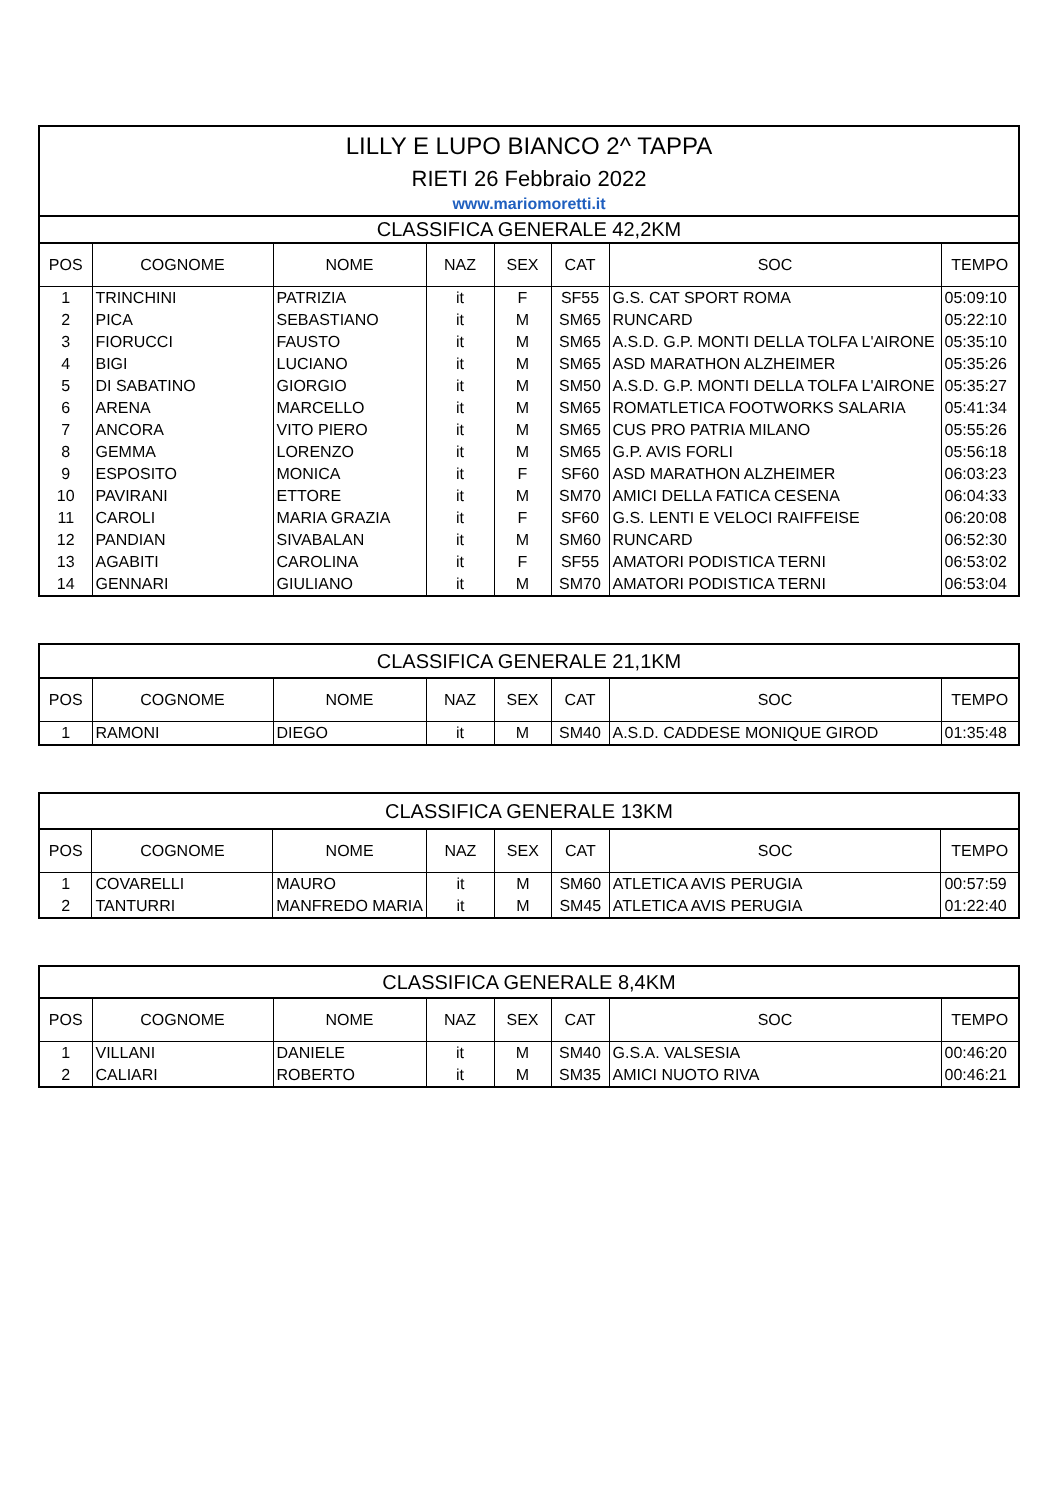| LILLY E LUPO BIANCO 2^ TAPPA | | | | | | | |
| RIETI 26 Febbraio 2022 | | | | | | | |
| www.mariomoretti.it | | | | | | | |
| CLASSIFICA GENERALE 42,2KM | | | | | | | |
| POS | COGNOME | NOME | NAZ | SEX | CAT | SOC | TEMPO |
| 1 | TRINCHINI | PATRIZIA | it | F | SF55 | G.S. CAT SPORT ROMA | 05:09:10 |
| 2 | PICA | SEBASTIANO | it | M | SM65 | RUNCARD | 05:22:10 |
| 3 | FIORUCCI | FAUSTO | it | M | SM65 | A.S.D. G.P. MONTI DELLA TOLFA L'AIRONE | 05:35:10 |
| 4 | BIGI | LUCIANO | it | M | SM65 | ASD MARATHON ALZHEIMER | 05:35:26 |
| 5 | DI SABATINO | GIORGIO | it | M | SM50 | A.S.D. G.P. MONTI DELLA TOLFA L'AIRONE | 05:35:27 |
| 6 | ARENA | MARCELLO | it | M | SM65 | ROMATLETICA FOOTWORKS SALARIA | 05:41:34 |
| 7 | ANCORA | VITO PIERO | it | M | SM65 | CUS PRO PATRIA MILANO | 05:55:26 |
| 8 | GEMMA | LORENZO | it | M | SM65 | G.P. AVIS FORLI | 05:56:18 |
| 9 | ESPOSITO | MONICA | it | F | SF60 | ASD MARATHON ALZHEIMER | 06:03:23 |
| 10 | PAVIRANI | ETTORE | it | M | SM70 | AMICI DELLA FATICA CESENA | 06:04:33 |
| 11 | CAROLI | MARIA GRAZIA | it | F | SF60 | G.S. LENTI E VELOCI RAIFFEISE | 06:20:08 |
| 12 | PANDIAN | SIVABALAN | it | M | SM60 | RUNCARD | 06:52:30 |
| 13 | AGABITI | CAROLINA | it | F | SF55 | AMATORI PODISTICA TERNI | 06:53:02 |
| 14 | GENNARI | GIULIANO | it | M | SM70 | AMATORI PODISTICA TERNI | 06:53:04 |
| CLASSIFICA GENERALE 21,1KM | | | | | | | |
| POS | COGNOME | NOME | NAZ | SEX | CAT | SOC | TEMPO |
| 1 | RAMONI | DIEGO | it | M | SM40 | A.S.D. CADDESE MONIQUE GIROD | 01:35:48 |
| CLASSIFICA GENERALE 13KM | | | | | | | |
| POS | COGNOME | NOME | NAZ | SEX | CAT | SOC | TEMPO |
| 1 | COVARELLI | MAURO | it | M | SM60 | ATLETICA AVIS PERUGIA | 00:57:59 |
| 2 | TANTURRI | MANFREDO MARIA | it | M | SM45 | ATLETICA AVIS PERUGIA | 01:22:40 |
| CLASSIFICA GENERALE 8,4KM | | | | | | | |
| POS | COGNOME | NOME | NAZ | SEX | CAT | SOC | TEMPO |
| 1 | VILLANI | DANIELE | it | M | SM40 | G.S.A. VALSESIA | 00:46:20 |
| 2 | CALIARI | ROBERTO | it | M | SM35 | AMICI NUOTO RIVA | 00:46:21 |